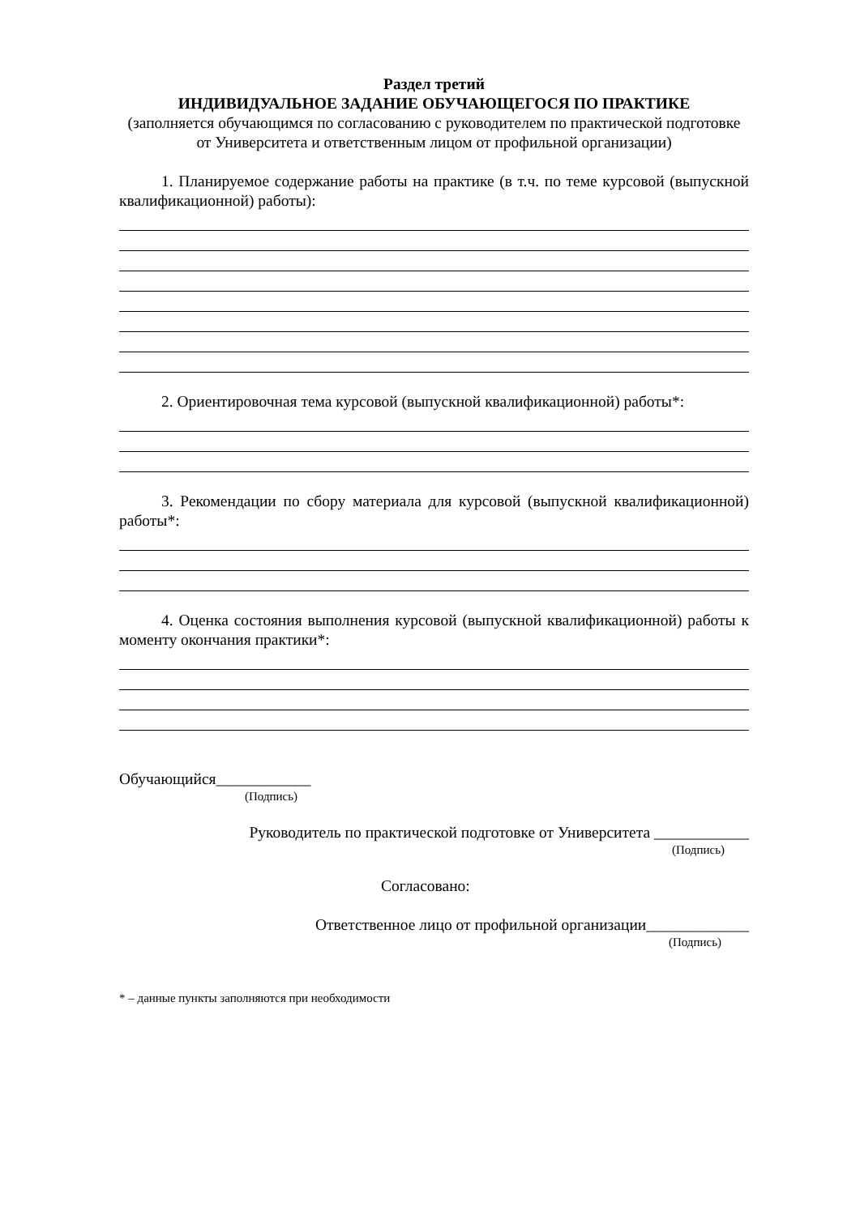Раздел третий
ИНДИВИДУАЛЬНОЕ ЗАДАНИЕ ОБУЧАЮЩЕГОСЯ ПО ПРАКТИКЕ
(заполняется обучающимся по согласованию с руководителем по практической подготовке от Университета и ответственным лицом от профильной организации)
1. Планируемое содержание работы на практике (в т.ч. по теме курсовой (выпускной квалификационной) работы):
2. Ориентировочная тема курсовой (выпускной квалификационной) работы*:
3. Рекомендации по сбору материала для курсовой (выпускной квалификационной) работы*:
4. Оценка состояния выполнения курсовой (выпускной квалификационной) работы к моменту окончания практики*:
Обучающийся____________
(Подпись)
Руководитель по практической подготовке от Университета ____________
(Подпись)
Согласовано:
Ответственное лицо от профильной организации_____________
(Подпись)
* – данные пункты заполняются при необходимости